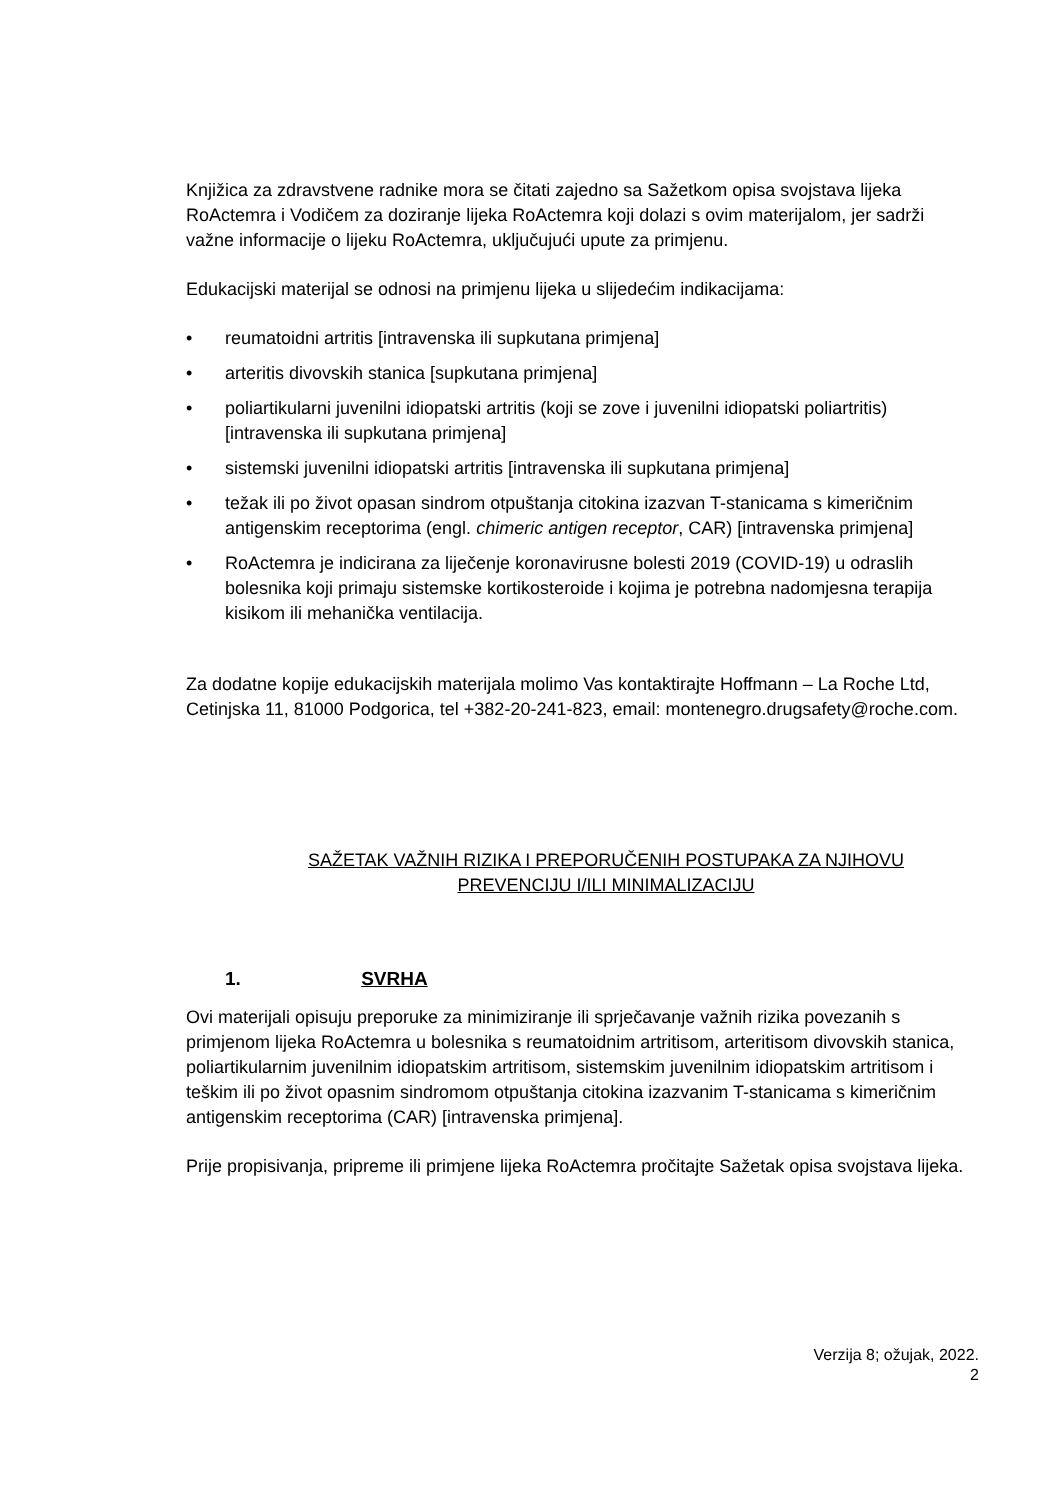Knjižica za zdravstvene radnike mora se čitati zajedno sa Sažetkom opisa svojstava lijeka RoActemra i Vodičem za doziranje lijeka RoActemra koji dolazi s ovim materijalom, jer sadrži važne informacije o lijeku RoActemra, uključujući upute za primjenu.
Edukacijski materijal se odnosi na primjenu lijeka u slijedećim indikacijama:
• reumatoidni artritis [intravenska ili supkutana primjena]
• arteritis divovskih stanica [supkutana primjena]
• poliartikularni juvenilni idiopatski artritis (koji se zove i juvenilni idiopatski poliartritis) [intravenska ili supkutana primjena]
• sistemski juvenilni idiopatski artritis [intravenska ili supkutana primjena]
• težak ili po život opasan sindrom otpuštanja citokina izazvan T-stanicama s kimeričnim antigenskim receptorima (engl. chimeric antigen receptor, CAR) [intravenska primjena]
• RoActemra je indicirana za liječenje koronavirusne bolesti 2019 (COVID-19) u odraslih bolesnika koji primaju sistemske kortikosteroide i kojima je potrebna nadomjesna terapija kisikom ili mehanička ventilacija.
Za dodatne kopije edukacijskih materijala molimo Vas kontaktirajte Hoffmann – La Roche Ltd, Cetinjska 11, 81000 Podgorica, tel +382-20-241-823, email: montenegro.drugsafety@roche.com.
SAŽETAK VAŽNIH RIZIKA I PREPORUČENIH POSTUPAKA ZA NJIHOVU
PREVENCIJU I/ILI MINIMALIZACIJU
1. SVRHA
Ovi materijali opisuju preporuke za minimiziranje ili sprječavanje važnih rizika povezanih s primjenom lijeka RoActemra u bolesnika s reumatoidnim artritisom, arteritisom divovskih stanica, poliartikularnim juvenilnim idiopatskim artritisom, sistemskim juvenilnim idiopatskim artritisom i teškim ili po život opasnim sindromom otpuštanja citokina izazvanim T-stanicama s kimeričnim antigenskim receptorima (CAR) [intravenska primjena].
Prije propisivanja, pripreme ili primjene lijeka RoActemra pročitajte Sažetak opisa svojstava lijeka.
Verzija 8; ožujak, 2022.
2